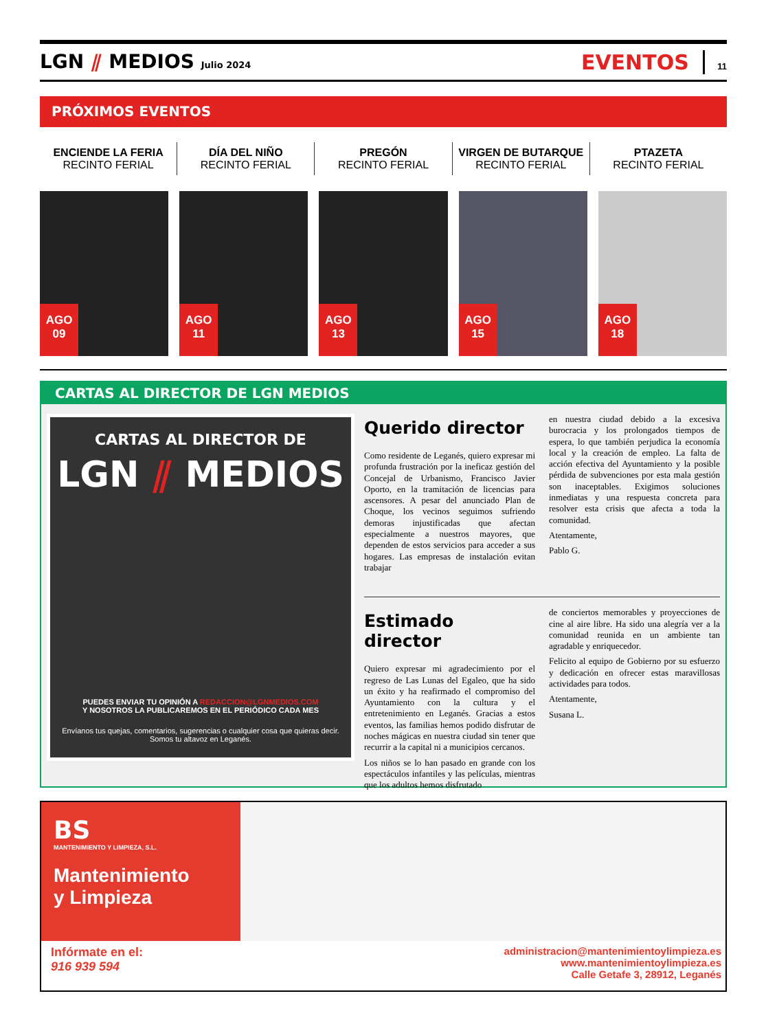LGN ⫽ MEDIOS Julio 2024
EVENTOS 11
PRÓXIMOS EVENTOS
ENCIENDE LA FERIA
RECINTO FERIAL
DÍA DEL NIÑO
RECINTO FERIAL
PREGÓN
RECINTO FERIAL
VIRGEN DE BUTARQUE
RECINTO FERIAL
PTAZETA
RECINTO FERIAL
AGO
09
AGO
11
AGO
13
AGO
15
AGO
18
CARTAS AL DIRECTOR DE LGN MEDIOS
CARTAS AL DIRECTOR DE
LGN ⫽ MEDIOS
PUEDES ENVIAR TU OPINIÓN A REDACCION@LGNMEDIOS.COM
Y NOSOTROS LA PUBLICAREMOS EN EL PERIÓDICO CADA MES
Envíanos tus quejas, comentarios, sugerencias o cualquier cosa que quieras decir.
Somos tu altavoz en Leganés.
Querido director
Como residente de Leganés, quiero expresar mi profunda frustración por la ineficaz gestión del Concejal de Urbanismo, Francisco Javier Oporto, en la tramitación de licencias para ascensores. A pesar del anunciado Plan de Choque, los vecinos seguimos sufriendo demoras injustificadas que afectan especialmente a nuestros mayores, que dependen de estos servicios para acceder a sus hogares. Las empresas de instalación evitan trabajar
en nuestra ciudad debido a la excesiva burocracia y los prolongados tiempos de espera, lo que también perjudica la economía local y la creación de empleo. La falta de acción efectiva del Ayuntamiento y la posible pérdida de subvenciones por esta mala gestión son inaceptables. Exigimos soluciones inmediatas y una respuesta concreta para resolver esta crisis que afecta a toda la comunidad.
Atentamente,
Pablo G.
Estimado director
Quiero expresar mi agradecimiento por el regreso de Las Lunas del Egaleo, que ha sido un éxito y ha reafirmado el compromiso del Ayuntamiento con la cultura y el entretenimiento en Leganés. Gracias a estos eventos, las familias hemos podido disfrutar de noches mágicas en nuestra ciudad sin tener que recurrir a la capital ni a municipios cercanos.
Los niños se lo han pasado en grande con los espectáculos infantiles y las películas, mientras que los adultos hemos disfrutado
de conciertos memorables y proyecciones de cine al aire libre. Ha sido una alegría ver a la comunidad reunida en un ambiente tan agradable y enriquecedor.
Felicito al equipo de Gobierno por su esfuerzo y dedicación en ofrecer estas maravillosas actividades para todos.
Atentamente,
Susana L.
BS
MANTENIMIENTO Y LIMPIEZA, S.L.
Mantenimiento
y Limpieza
Infórmate en el:
916 939 594
administracion@mantenimientoylimpieza.es
www.mantenimientoylimpieza.es
Calle Getafe 3, 28912, Leganés